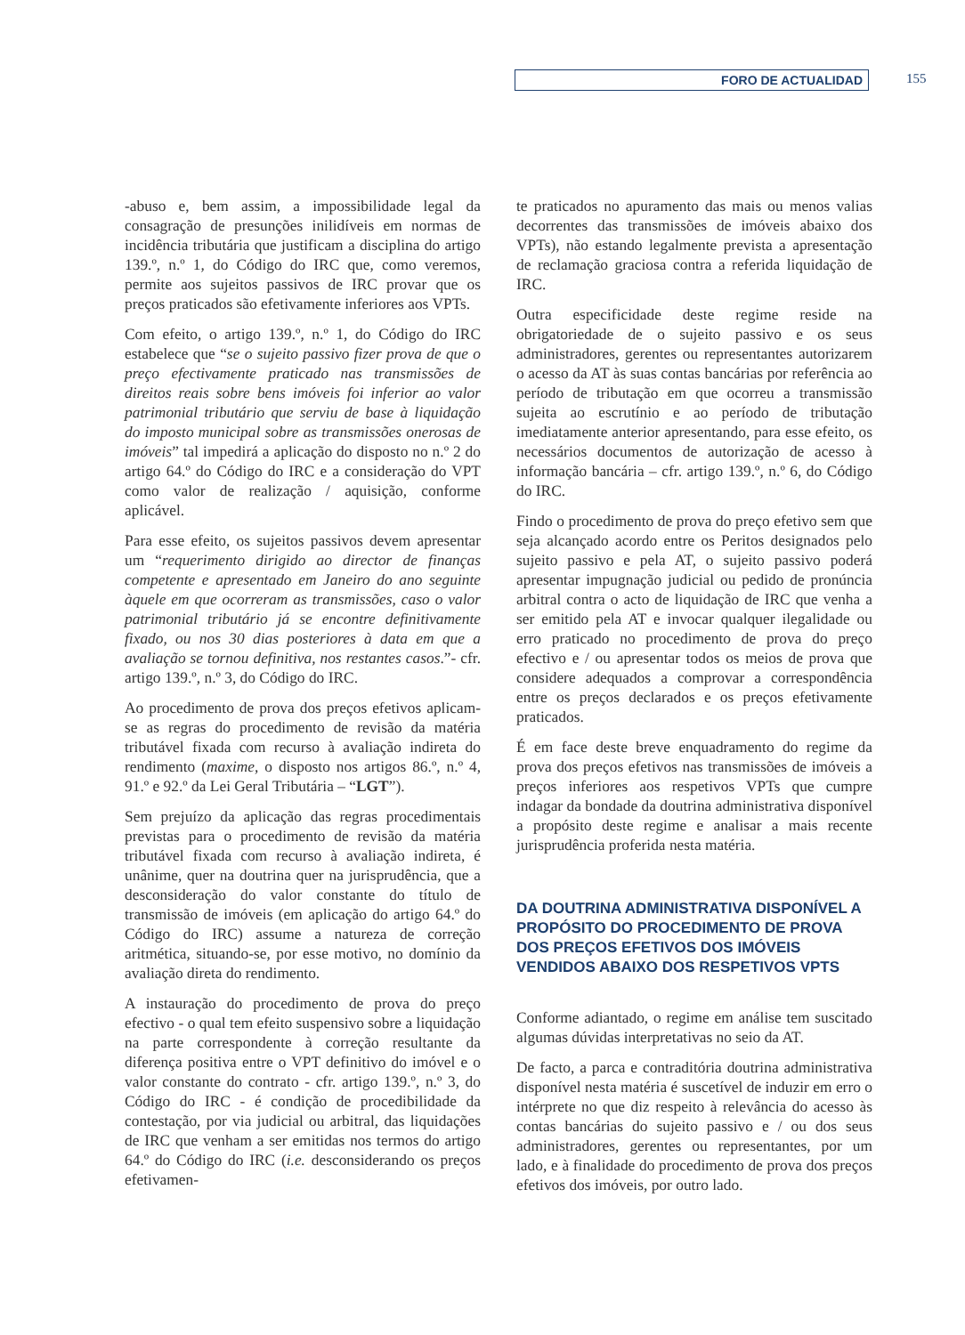FORO DE ACTUALIDAD 155
-abuso e, bem assim, a impossibilidade legal da consagração de presunções inilidíveis em normas de incidência tributária que justificam a disciplina do artigo 139.º, n.º 1, do Código do IRC que, como veremos, permite aos sujeitos passivos de IRC provar que os preços praticados são efetivamente inferiores aos VPTs.
Com efeito, o artigo 139.º, n.º 1, do Código do IRC estabelece que “se o sujeito passivo fizer prova de que o preço efectivamente praticado nas transmissões de direitos reais sobre bens imóveis foi inferior ao valor patrimonial tributário que serviu de base à liquidação do imposto municipal sobre as transmissões onerosas de imóveis” tal impedirá a aplicação do disposto no n.º 2 do artigo 64.º do Código do IRC e a consideração do VPT como valor de realização / aquisição, conforme aplicável.
Para esse efeito, os sujeitos passivos devem apresentar um “requerimento dirigido ao director de finanças competente e apresentado em Janeiro do ano seguinte àquele em que ocorreram as transmissões, caso o valor patrimonial tributário já se encontre definitivamente fixado, ou nos 30 dias posteriores à data em que a avaliação se tornou definitiva, nos restantes casos.”- cfr. artigo 139.º, n.º 3, do Código do IRC.
Ao procedimento de prova dos preços efetivos aplicam-se as regras do procedimento de revisão da matéria tributável fixada com recurso à avaliação indireta do rendimento (maxime, o disposto nos artigos 86.º, n.º 4, 91.º e 92.º da Lei Geral Tributária – “LGT”).
Sem prejuízo da aplicação das regras procedimentais previstas para o procedimento de revisão da matéria tributável fixada com recurso à avaliação indireta, é unânime, quer na doutrina quer na jurisprudência, que a desconsideração do valor constante do título de transmissão de imóveis (em aplicação do artigo 64.º do Código do IRC) assume a natureza de correção aritmética, situando-se, por esse motivo, no domínio da avaliação direta do rendimento.
A instauração do procedimento de prova do preço efectivo - o qual tem efeito suspensivo sobre a liquidação na parte correspondente à correção resultante da diferença positiva entre o VPT definitivo do imóvel e o valor constante do contrato - cfr. artigo 139.º, n.º 3, do Código do IRC - é condição de procedibilidade da contestação, por via judicial ou arbitral, das liquidações de IRC que venham a ser emitidas nos termos do artigo 64.º do Código do IRC (i.e. desconsiderando os preços efetivamen-
te praticados no apuramento das mais ou menos valias decorrentes das transmissões de imóveis abaixo dos VPTs), não estando legalmente prevista a apresentação de reclamação graciosa contra a referida liquidação de IRC.
Outra especificidade deste regime reside na obrigatoriedade de o sujeito passivo e os seus administradores, gerentes ou representantes autorizarem o acesso da AT às suas contas bancárias por referência ao período de tributação em que ocorreu a transmissão sujeita ao escrutínio e ao período de tributação imediatamente anterior apresentando, para esse efeito, os necessários documentos de autorização de acesso à informação bancária – cfr. artigo 139.º, n.º 6, do Código do IRC.
Findo o procedimento de prova do preço efetivo sem que seja alcançado acordo entre os Peritos designados pelo sujeito passivo e pela AT, o sujeito passivo poderá apresentar impugnação judicial ou pedido de pronúncia arbitral contra o acto de liquidação de IRC que venha a ser emitido pela AT e invocar qualquer ilegalidade ou erro praticado no procedimento de prova do preço efectivo e / ou apresentar todos os meios de prova que considere adequados a comprovar a correspondência entre os preços declarados e os preços efetivamente praticados.
É em face deste breve enquadramento do regime da prova dos preços efetivos nas transmissões de imóveis a preços inferiores aos respetivos VPTs que cumpre indagar da bondade da doutrina administrativa disponível a propósito deste regime e analisar a mais recente jurisprudência proferida nesta matéria.
DA DOUTRINA ADMINISTRATIVA DISPONÍVEL A PROPÓSITO DO PROCEDIMENTO DE PROVA DOS PREÇOS EFETIVOS DOS IMÓVEIS VENDIDOS ABAIXO DOS RESPETIVOS VPTS
Conforme adiantado, o regime em análise tem suscitado algumas dúvidas interpretativas no seio da AT.
De facto, a parca e contraditória doutrina administrativa disponível nesta matéria é suscetível de induzir em erro o intérprete no que diz respeito à relevância do acesso às contas bancárias do sujeito passivo e / ou dos seus administradores, gerentes ou representantes, por um lado, e à finalidade do procedimento de prova dos preços efetivos dos imóveis, por outro lado.